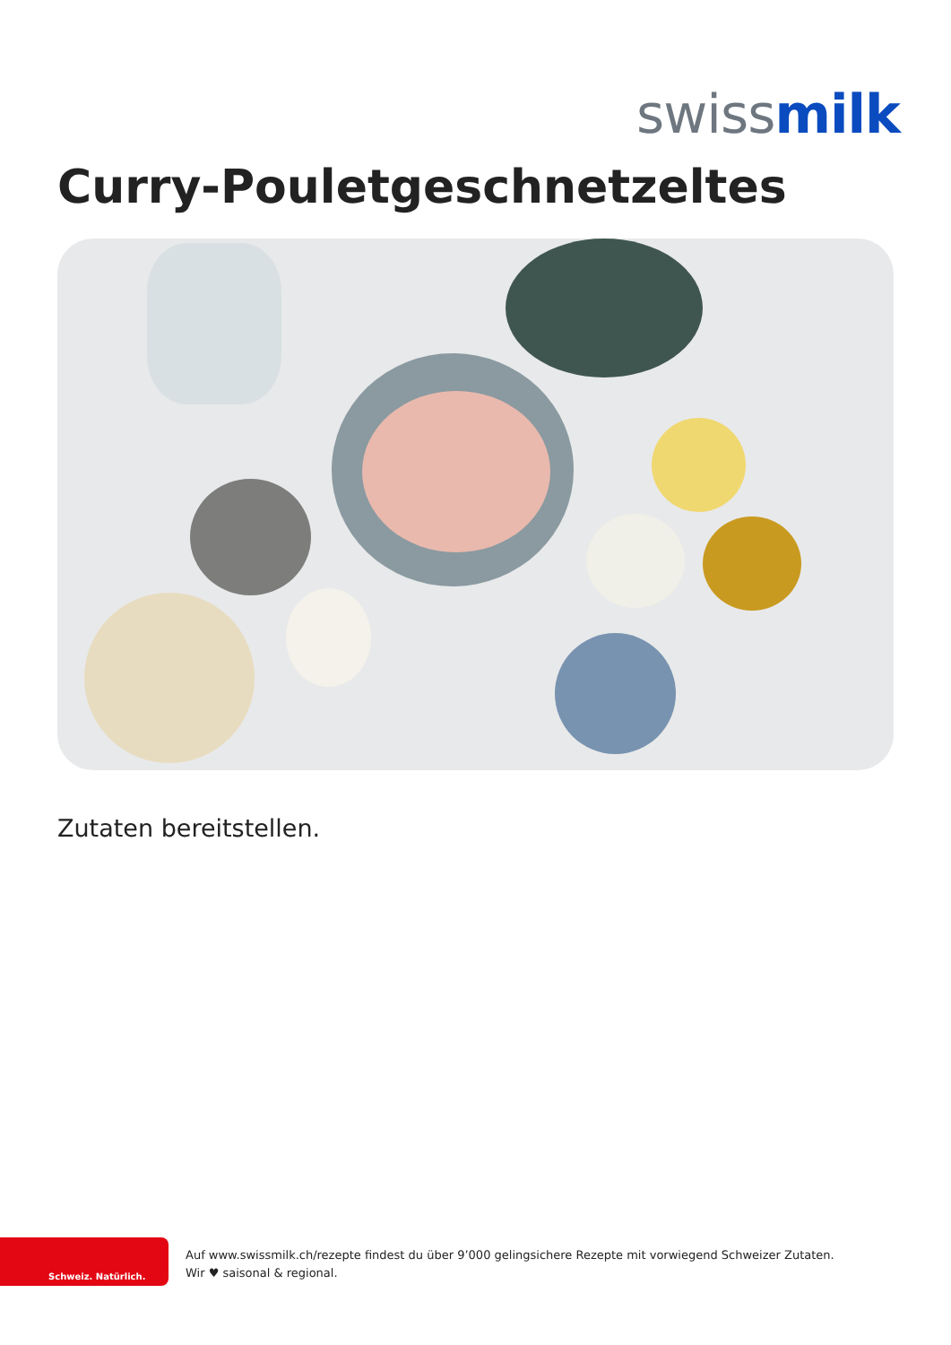swiss milk
Curry-Pouletgeschnetzeltes
Zutaten bereitstellen.
Schweiz. Natürlich.
Auf www.swissmilk.ch/rezepte findest du über 9’000 gelingsichere Rezepte mit vorwiegend Schweizer Zutaten.
Wir ♥ saisonal & regional.